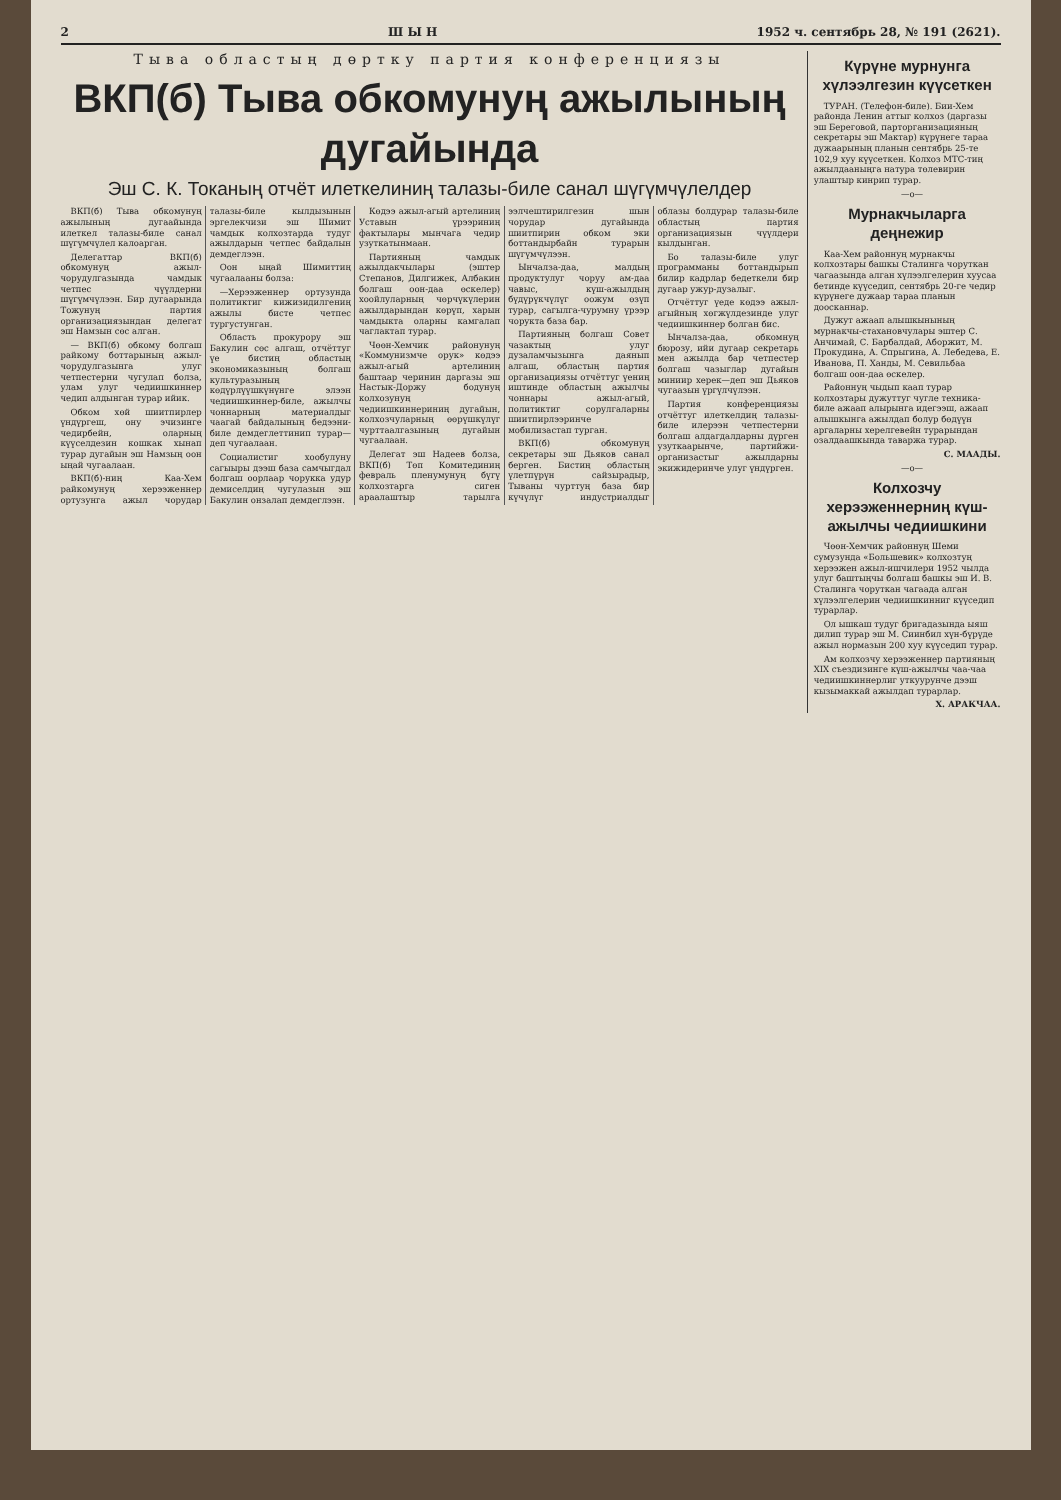2 Ш Ы Н 1952 ч. сентябрь 28, № 191 (2621).
Тыва областың дөртку партия конференциязы
ВКП(б) Тыва обкомунуң ажылының дугайында
Эш С. К. Токаның отчёт илеткелиниң талазы-биле санал шүгүмчүлелдер
ВКП(б) Тыва обкомунуң ажылының дугаайында илеткел талазы-биле санал шүгүмчүлел калоарган.
Делегаттар ВКП(б) обкомунуң ажыл-чорудулгазында чамдык четпес чүүлдерни шүгүмчүлээн. Бир дугаарында Тожунуң партия организациязындан делегат эш Намзын сөс алган.
— ВКП(б) обкому болгаш райкому боттарының ажыл-чорудулгазынга улуг четпестерни чугулап болза, улам улуг чедиишкиннер чедип алдынган турар ийик.
Обком хөй шиитпирлер үндүргеш, ону эчизинге чедирбейн, оларның күүселдезин кошкак хынап турар дугайын эш Намзың оон ыңай чугаалаан.
ВКП(б)-ниң Каа-Хем райкомунуң херээженнер ортузунга ажыл чорудар талазы-биле кылдызынын эргелекчизи эш Шимит чамдык колхозтарда тудуг ажылдарын четпес байдалын демдеглээн.
Оон ыңай Шимиттиң чугаалааны болза:
—Херээженнер ортузунда политиктиг кижизидилгениң ажылы бисте четпес тургустунган.
Область прокурору эш Бакулин сөс алгаш, отчёттуг үе бистиң областың экономиказының болгаш культуразының көдүрлүүшкүнүнге элээн чедиишкиннер-биле, ажылчы чоннарның материалдыг чаагай байдалының бедээни-биле демдеглеттинип турар—деп чугаалаан.
Социалистиг хообулуну сагыыры дээш база самчыгдал болгаш оорлаар чорукка удур демиселдиң чугулазын эш Бакулин онзалап демдеглээн.
Көдээ ажыл-агый артелиниң Уставын үрээриниң фактылары мынчага чедир узуткатынмаан.
Партияның чамдык ажылдакчылары (эштер Степанов, Дилгижек, Албакин болгаш оон-даа өскелер) хоойлуларның чөрчүкүлерин ажылдарындан көрүп, харын чамдыкта оларны камгалап чаглактап турар.
Чөөн-Хемчик районунуң «Коммунизмче орук» көдээ ажыл-агый артелиниң баштаар черинин даргазы эш Настык-Доржу бодунуң колхозунуң чедиишкиннериниң дугайын, колхозчуларның өөрүшкүлүг чурттаалгазының дугайын чугаалаан.
Делегат эш Надеев болза, ВКП(б) Төп Комитединиң февраль пленумунуң бүгү колхозтарга сиген араалаштыр тарылга ээлчештирилгезин шын чорудар дугайында шиитпирин обком эки боттандырбайн турарын шүгүмчүлээн.
Ынчалза-даа, малдың продуктулуг чоруу ам-даа чавыс, күш-ажылдың бүдүрүкчүлүг оожум өзүп турар, сагылга-чурумну үрээр чорукта база бар.
Партияның болгаш Совет чазактың улуг дузаламчызынга даянып алгаш, областың партия организациязы отчёттуг үениң иштинде областың ажылчы чоннары ажыл-агый, политиктиг сорулгаларны шиитпирлээринче мобилизастап турган.
ВКП(б) обкомунуң секретары эш Дьяков санал берген. Бистиң областың үлетпүрүн сайзырадыр, Тываны чурттуң база бир күчүлүг индустриалдыг облазы болдурар талазы-биле областың партия организациязын чүүлдери кылдынган.
Бо талазы-биле улуг программаны боттандырып билир кадрлар бедеткели бир дугаар ужур-дузалыг.
Отчёттуг үеде көдээ ажыл-агыйның хөгжүлдезинде улуг чедиишкиннер болган бис.
Ынчалза-даа, обкомнуң бюрозу, ийи дугаар секретарь мен ажылда бар четпестер болгаш чазыглар дугайын миниир херек—деп эш Дьяков чугаазын үргүлчүлээн.
Партия конференциязы отчёттуг илеткелдиң талазы-биле илерээн четпестерни болгаш алдагдалдарны дүрген узуткаарынче, партийжи-организастыг ажылдарны экижидеринче улуг үндүрген.
Күрүне мурнунга хүлээлгезин күүсеткен
ТУРАН. (Телефон-биле). Бии-Хем районда Ленин аттыг колхоз (даргазы эш Береговой, парторганизацияның секретары эш Мактар) күрүнеге тараа дужаарының планын сентябрь 25-те 102,9 хуу күүсеткен. Колхоз МТС-тиң ажылдааныңга натура төлевирин улаштыр кинрип турар.
—о—
Мурнакчыларга деңнежир
Каа-Хем районнуң мурнакчы колхозтары башкы Сталинга чорутк​ан чагаазында алган хүлээлгелерин хуусаа бетинде күүседип, сентябрь 20-ге чедир күрүнеге дужаар тараа планын доосканнар.
Дужут ажаап алышкынының мурнакчы-стахановчулары эштер С. Анчимай, С. Барбалдай, Аборжит, М. Прокудина, А. Спрыгина, А. Лебедева, Е. Иванова, П. Ханды, М. Севильбаа болгаш оон-даа өскелер.
Районнуң чыдып каап турар колхозтары дужуттуг чугле техника-биле ажаап алырынга идегээш, ажаап алышкынга ажылдап болур бөдүүн аргаларны херелгевейн турарындан озалдааш​кында тавар​жа турар.
С. МААДЫ.
—о—
Колхозчу херээженнерниң күш-ажылчы чедиишкини
Чөөн-Хемчик районнуң Шеми сумузунда «Большевик» колхозтуң херээжен ажыл-ишчилери 1952 чылда улуг баштыңчы болгаш башкы эш И. В. Сталинга чоруткан чагаада алган хүлээлгелерин чедиишкинниг күүседип турарлар.
Ол ышкаш тудуг бригадазында ыяш дилип турар эш М. Сиинбил хүн-бүрүде ажыл нормазын 200 хуу күүседип турар.
Ам колхозчу херээженнер партияның XIX съездизинге күш-ажылчы чаа-чаа чедиишкиннерлиг уткуурунче дээш кызымаккай ажылдап турарлар.
Х. АРАКЧАА.